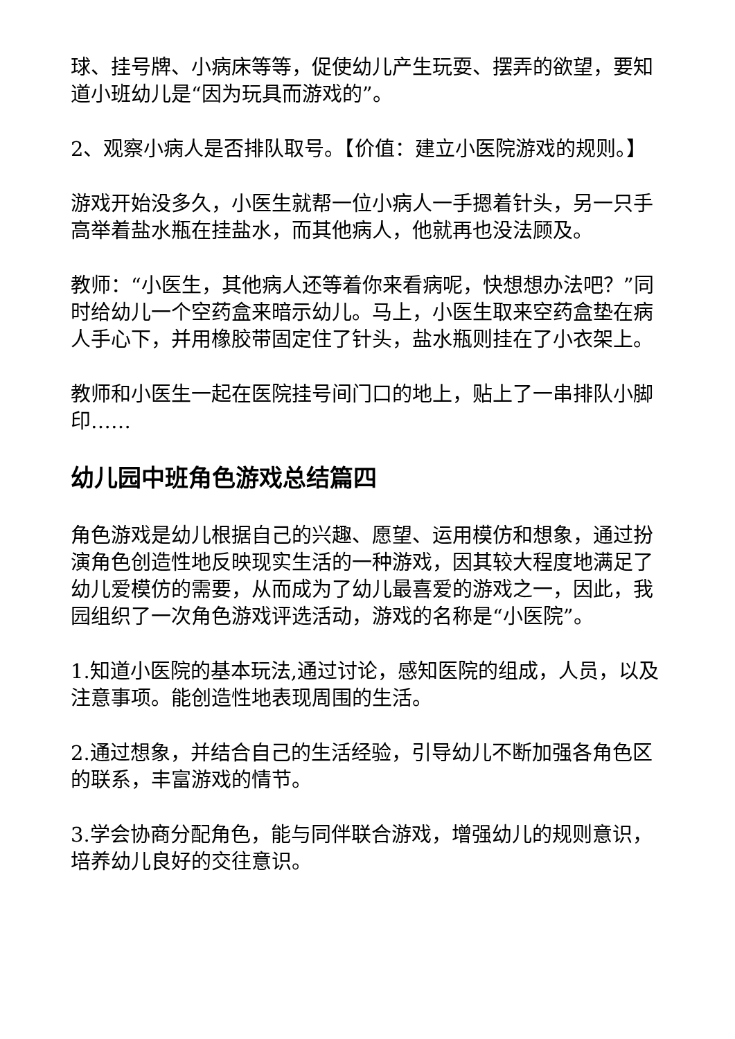球、挂号牌、小病床等等，促使幼儿产生玩耍、摆弄的欲望，要知道小班幼儿是“因为玩具而游戏的”。
2、观察小病人是否排队取号。【价值：建立小医院游戏的规则。】
游戏开始没多久，小医生就帮一位小病人一手摁着针头，另一只手高举着盐水瓶在挂盐水，而其他病人，他就再也没法顾及。
教师：“小医生，其他病人还等着你来看病呢，快想想办法吧？”同时给幼儿一个空药盒来暗示幼儿。马上，小医生取来空药盒垫在病人手心下，并用橡胶带固定住了针头，盐水瓶则挂在了小衣架上。
教师和小医生一起在医院挂号间门口的地上，贴上了一串排队小脚印……
幼儿园中班角色游戏总结篇四
角色游戏是幼儿根据自己的兴趣、愿望、运用模仿和想象，通过扮演角色创造性地反映现实生活的一种游戏，因其较大程度地满足了幼儿爱模仿的需要，从而成为了幼儿最喜爱的游戏之一，因此，我园组织了一次角色游戏评选活动，游戏的名称是“小医院”。
1.知道小医院的基本玩法,通过讨论，感知医院的组成，人员，以及注意事项。能创造性地表现周围的生活。
2.通过想象，并结合自己的生活经验，引导幼儿不断加强各角色区的联系，丰富游戏的情节。
3.学会协商分配角色，能与同伴联合游戏，增强幼儿的规则意识，培养幼儿良好的交往意识。